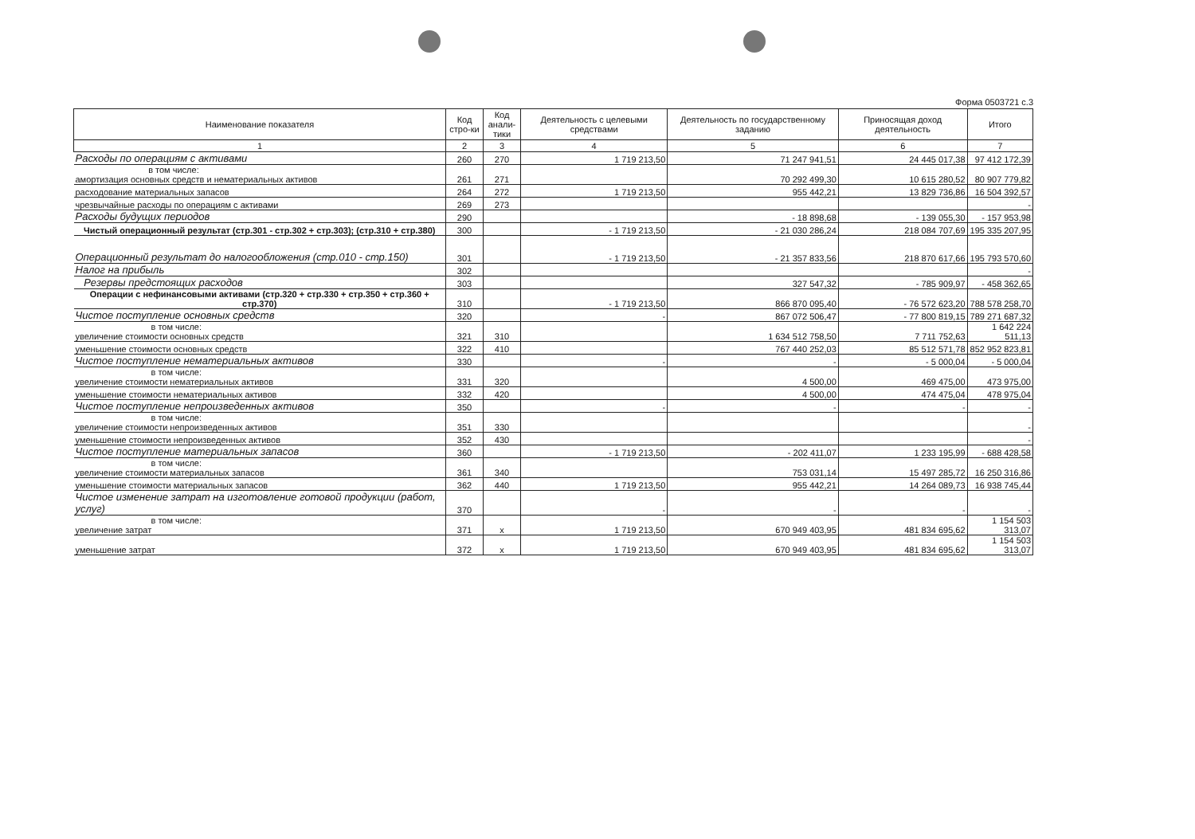Форма 0503721 с.3
| Наименование показателя | Код стро-ки | Код анали-тики | Деятельность с целевыми средствами | Деятельность по государственному заданию | Приносящая доход деятельность | Итого |
| --- | --- | --- | --- | --- | --- | --- |
| 1 | 2 | 3 | 4 | 5 | 6 | 7 |
| Расходы по операциям с активами | 260 | 270 | 1 719 213,50 | 71 247 941,51 | 24 445 017,38 | 97 412 172,39 |
| в том числе: амортизация основных средств и нематериальных активов | 261 | 271 | | 70 292 499,30 | 10 615 280,52 | 80 907 779,82 |
| расходование материальных запасов | 264 | 272 | 1 719 213,50 | 955 442,21 | 13 829 736,86 | 16 504 392,57 |
| чрезвычайные расходы по операциям с активами | 269 | 273 | | | | - |
| Расходы будущих периодов | 290 | | | - 18 898,68 | - 139 055,30 | - 157 953,98 |
| Чистый операционный результат (стр.301 - стр.302 + стр.303); (стр.310 + стр.380) | 300 | | - 1 719 213,50 | - 21 030 286,24 | 218 084 707,69 | 195 335 207,95 |
| Операционный результат до налогообложения (стр.010 - стр.150) | 301 | | - 1 719 213,50 | - 21 357 833,56 | 218 870 617,66 | 195 793 570,60 |
| Налог на прибыль | 302 | | | | | - |
| Резервы предстоящих расходов | 303 | | | 327 547,32 | - 785 909,97 | - 458 362,65 |
| Операции с нефинансовыми активами (стр.320 + стр.330 + стр.350 + стр.360 + стр.370) | 310 | | - 1 719 213,50 | 866 870 095,40 | - 76 572 623,20 | 788 578 258,70 |
| Чистое поступление основных средств | 320 | | - | 867 072 506,47 | - 77 800 819,15 | 789 271 687,32 |
| в том числе: увеличение стоимости основных средств | 321 | 310 | | 1 634 512 758,50 | 7 711 752,63 | 1 642 224 511,13 |
| уменьшение стоимости основных средств | 322 | 410 | | 767 440 252,03 | 85 512 571,78 | 852 952 823,81 |
| Чистое поступление нематериальных активов | 330 | | - | - | - 5 000,04 | - 5 000,04 |
| в том числе: увеличение стоимости нематериальных активов | 331 | 320 | | 4 500,00 | 469 475,00 | 473 975,00 |
| уменьшение стоимости нематериальных активов | 332 | 420 | | 4 500,00 | 474 475,04 | 478 975,04 |
| Чистое поступление непроизведенных активов | 350 | | - | - | - | - |
| в том числе: увеличение стоимости непроизведенных активов | 351 | 330 | | | | - |
| уменьшение стоимости непроизведенных активов | 352 | 430 | | | | - |
| Чистое поступление материальных запасов | 360 | | - 1 719 213,50 | - 202 411,07 | 1 233 195,99 | - 688 428,58 |
| в том числе: увеличение стоимости материальных запасов | 361 | 340 | | 753 031,14 | 15 497 285,72 | 16 250 316,86 |
| уменьшение стоимости материальных запасов | 362 | 440 | 1 719 213,50 | 955 442,21 | 14 264 089,73 | 16 938 745,44 |
| Чистое изменение затрат на изготовление готовой продукции (работ, услуг) | 370 | | - | - | - | - |
| в том числе: увеличение затрат | 371 | х | 1 719 213,50 | 670 949 403,95 | 481 834 695,62 | 1 154 503 313,07 |
| уменьшение затрат | 372 | х | 1 719 213,50 | 670 949 403,95 | 481 834 695,62 | 1 154 503 313,07 |